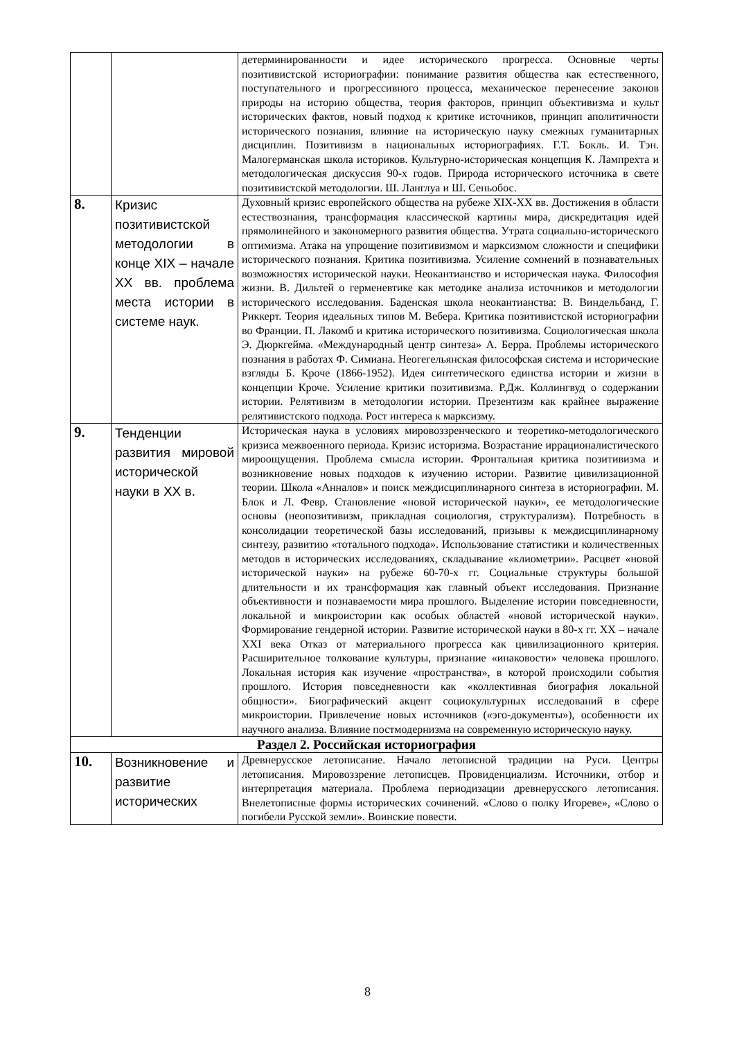| | | детерминированности и идее исторического прогресса. Основные черты позитивистской историографии: понимание развития общества как естественного, поступательного и прогрессивного процесса, механическое перенесение законов природы на историю общества, теория факторов, принцип объективизма и культ исторических фактов, новый подход к критике источников, принцип аполитичности исторического познания, влияние на историческую науку смежных гуманитарных дисциплин. Позитивизм в национальных историографиях. Г.Т. Бокль. И. Тэн. Малогерманская школа историков. Культурно-историческая концепция К. Лампрехта и методологическая дискуссия 90-х годов. Природа исторического источника в свете позитивистской методологии. Ш. Ланглуа и Ш. Сеньобос. |
| 8. | Кризис позитивистской методологии в конце XIX – начале XX вв. проблема места истории в системе наук. | Духовный кризис европейского общества на рубеже XIX-XX вв. Достижения в области естествознания, трансформация классической картины мира, дискредитация идей прямолинейного и закономерного развития общества. Утрата социально-исторического оптимизма. Атака на упрощение позитивизмом и марксизмом сложности и специфики исторического познания. Критика позитивизма. Усиление сомнений в познавательных возможностях исторической науки. Неокантианство и историческая наука. Философия жизни. В. Дильтей о герменевтике как методике анализа источников и методологии исторического исследования. Баденская школа неокантианства: В. Виндельбанд, Г. Риккерт. Теория идеальных типов М. Вебера. Критика позитивистской историографии во Франции. П. Лакомб и критика исторического позитивизма. Социологическая школа Э. Дюркгейма. «Международный центр синтеза» А. Берра. Проблемы исторического познания в работах Ф. Симиана. Неогегельянская философская система и исторические взгляды Б. Кроче (1866-1952). Идея синтетического единства истории и жизни в концепции Кроче. Усиление критики позитивизма. Р.Дж. Коллингвуд о содержании истории. Релятивизм в методологии истории. Презентизм как крайнее выражение релятивистского подхода. Рост интереса к марксизму. |
| 9. | Тенденции развития мировой исторической науки в XX в. | Историческая наука в условиях мировоззренческого и теоретико-методологического кризиса межвоенного периода. Кризис историзма. Возрастание иррационалистического мироощущения. Проблема смысла истории. Фронтальная критика позитивизма и возникновение новых подходов к изучению истории. Развитие цивилизационной теории. Школа «Анналов» и поиск междисциплинарного синтеза в историографии. М. Блок и Л. Февр. Становление «новой исторической науки», ее методологические основы (неопозитивизм, прикладная социология, структурализм). Потребность в консолидации теоретической базы исследований, призывы к междисциплинарному синтезу, развитию «тотального подхода». Использование статистики и количественных методов в исторических исследованиях, складывание «клиометрии». Расцвет «новой исторической науки» на рубеже 60-70-х гг. Социальные структуры большой длительности и их трансформация как главный объект исследования. Признание объективности и познаваемости мира прошлого. Выделение истории повседневности, локальной и микроистории как особых областей «новой исторической науки». Формирование гендерной истории. Развитие исторической науки в 80-х гг. XX – начале XXI века Отказ от материального прогресса как цивилизационного критерия. Расширительное толкование культуры, признание «инаковости» человека прошлого. Локальная история как изучение «пространства», в которой происходили события прошлого. История повседневности как «коллективная биография локальной общности». Биографический акцент социокультурных исследований в сфере микроистории. Привлечение новых источников («эго-документы»), особенности их научного анализа. Влияние постмодернизма на современную историческую науку. |
| Раздел 2. Российская историография | | |
| 10. | Возникновение и развитие исторических | Древнерусское летописание. Начало летописной традиции на Руси. Центры летописания. Мировоззрение летописцев. Провиденциализм. Источники, отбор и интерпретация материала. Проблема периодизации древнерусского летописания. Внелетописные формы исторических сочинений. «Слово о полку Игореве», «Слово о погибели Русской земли». Воинские повести. |
8